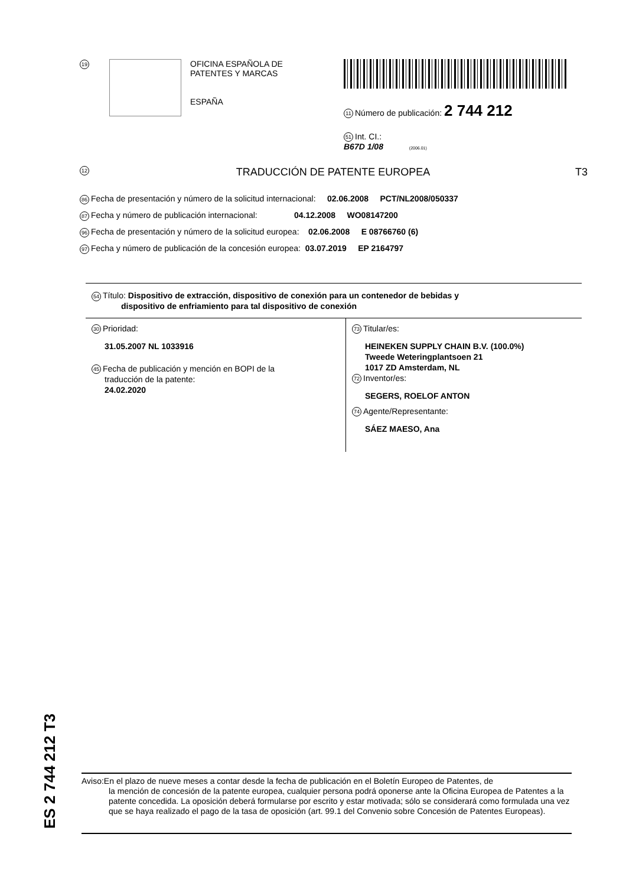19
OFICINA ESPAÑOLA DE
PATENTES Y MARCAS
ESPAÑA
11 Número de publicación: 2 744 212
51 Int. CI.:
B67D 1/08 (2006.01)
12 TRADUCCIÓN DE PATENTE EUROPEA T3
86 Fecha de presentación y número de la solicitud internacional: 02.06.2008 PCT/NL2008/050337
87 Fecha y número de publicación internacional: 04.12.2008 WO08147200
96 Fecha de presentación y número de la solicitud europea: 02.06.2008 E 08766760 (6)
97 Fecha y número de publicación de la concesión europea: 03.07.2019 EP 2164797
54 Título: Dispositivo de extracción, dispositivo de conexión para un contenedor de bebidas y
dispositivo de enfriamiento para tal dispositivo de conexión
30 Prioridad:
31.05.2007 NL 1033916
45 Fecha de publicación y mención en BOPI de la
traducción de la patente:
24.02.2020
73 Titular/es:
HEINEKEN SUPPLY CHAIN B.V. (100.0%)
Tweede Weteringplantsoen 21
1017 ZD Amsterdam, NL
72 Inventor/es:
SEGERS, ROELOF ANTON
74 Agente/Representante:
SÁEZ MAESO, Ana
ES 2 744 212 T3
Aviso:En el plazo de nueve meses a contar desde la fecha de publicación en el Boletín Europeo de Patentes, de
la mención de concesión de la patente europea, cualquier persona podrá oponerse ante la Oficina Europea de Patentes a la patente concedida. La oposición deberá formularse por escrito y estar motivada; sólo se considerará como formulada una vez que se haya realizado el pago de la tasa de oposición (art. 99.1 del Convenio sobre Concesión de Patentes Europeas).